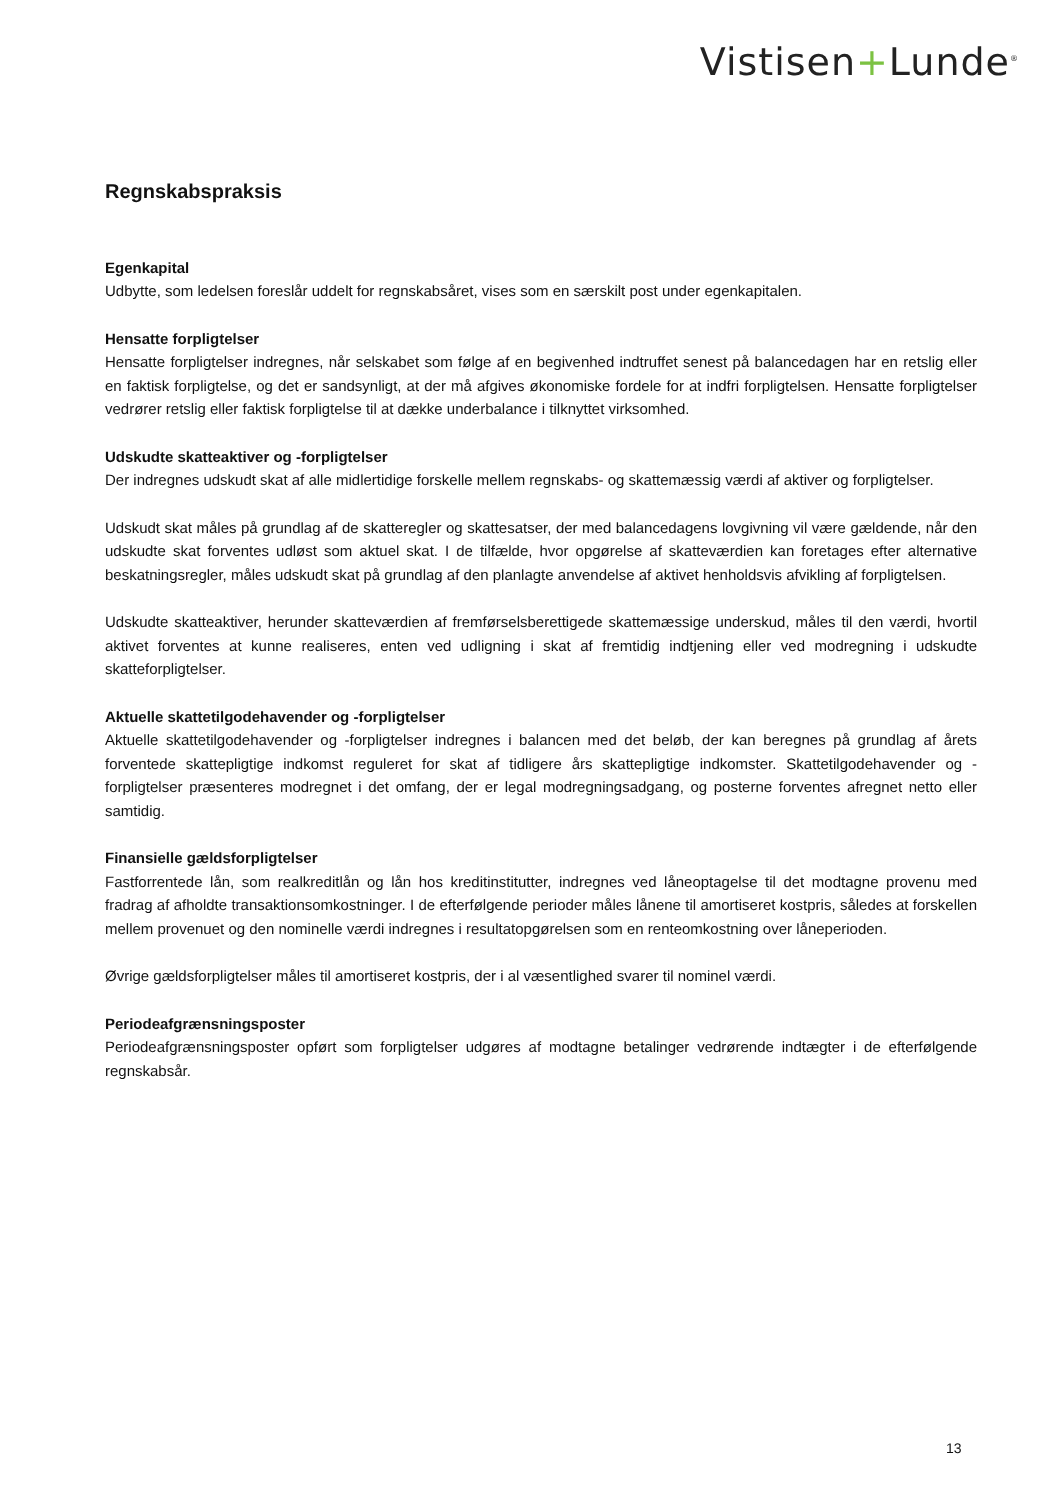Vistisen+Lunde<sup>®</sup>
Regnskabspraksis
Egenkapital
Udbytte, som ledelsen foreslår uddelt for regnskabsåret, vises som en særskilt post under egenkapitalen.
Hensatte forpligtelser
Hensatte forpligtelser indregnes, når selskabet som følge af en begivenhed indtruffet senest på balancedagen har en retslig eller en faktisk forpligtelse, og det er sandsynligt, at der må afgives økonomiske fordele for at indfri forpligtelsen. Hensatte forpligtelser vedrører retslig eller faktisk forpligtelse til at dække underbalance i tilknyttet virksomhed.
Udskudte skatteaktiver og -forpligtelser
Der indregnes udskudt skat af alle midlertidige forskelle mellem regnskabs- og skattemæssig værdi af aktiver og forpligtelser.
Udskudt skat måles på grundlag af de skatteregler og skattesatser, der med balancedagens lovgivning vil være gældende, når den udskudte skat forventes udløst som aktuel skat. I de tilfælde, hvor opgørelse af skatteværdien kan foretages efter alternative beskatningsregler, måles udskudt skat på grundlag af den planlagte anvendelse af aktivet henholdsvis afvikling af forpligtelsen.
Udskudte skatteaktiver, herunder skatteværdien af fremførselsberettigede skattemæssige underskud, måles til den værdi, hvortil aktivet forventes at kunne realiseres, enten ved udligning i skat af fremtidig indtjening eller ved modregning i udskudte skatteforpligtelser.
Aktuelle skattetilgodehavender og -forpligtelser
Aktuelle skattetilgodehavender og -forpligtelser indregnes i balancen med det beløb, der kan beregnes på grundlag af årets forventede skattepligtige indkomst reguleret for skat af tidligere års skattepligtige indkomster. Skattetilgodehavender og -forpligtelser præsenteres modregnet i det omfang, der er legal modregningsadgang, og posterne forventes afregnet netto eller samtidig.
Finansielle gældsforpligtelser
Fastforrentede lån, som realkreditlån og lån hos kreditinstitutter, indregnes ved låneoptagelse til det modtagne provenu med fradrag af afholdte transaktionsomkostninger. I de efterfølgende perioder måles lånene til amortiseret kostpris, således at forskellen mellem provenuet og den nominelle værdi indregnes i resultatopgørelsen som en renteomkostning over låneperioden.
Øvrige gældsforpligtelser måles til amortiseret kostpris, der i al væsentlighed svarer til nominel værdi.
Periodeafgrænsningsposter
Periodeafgrænsningsposter opført som forpligtelser udgøres af modtagne betalinger vedrørende indtægter i de efterfølgende regnskabsår.
13